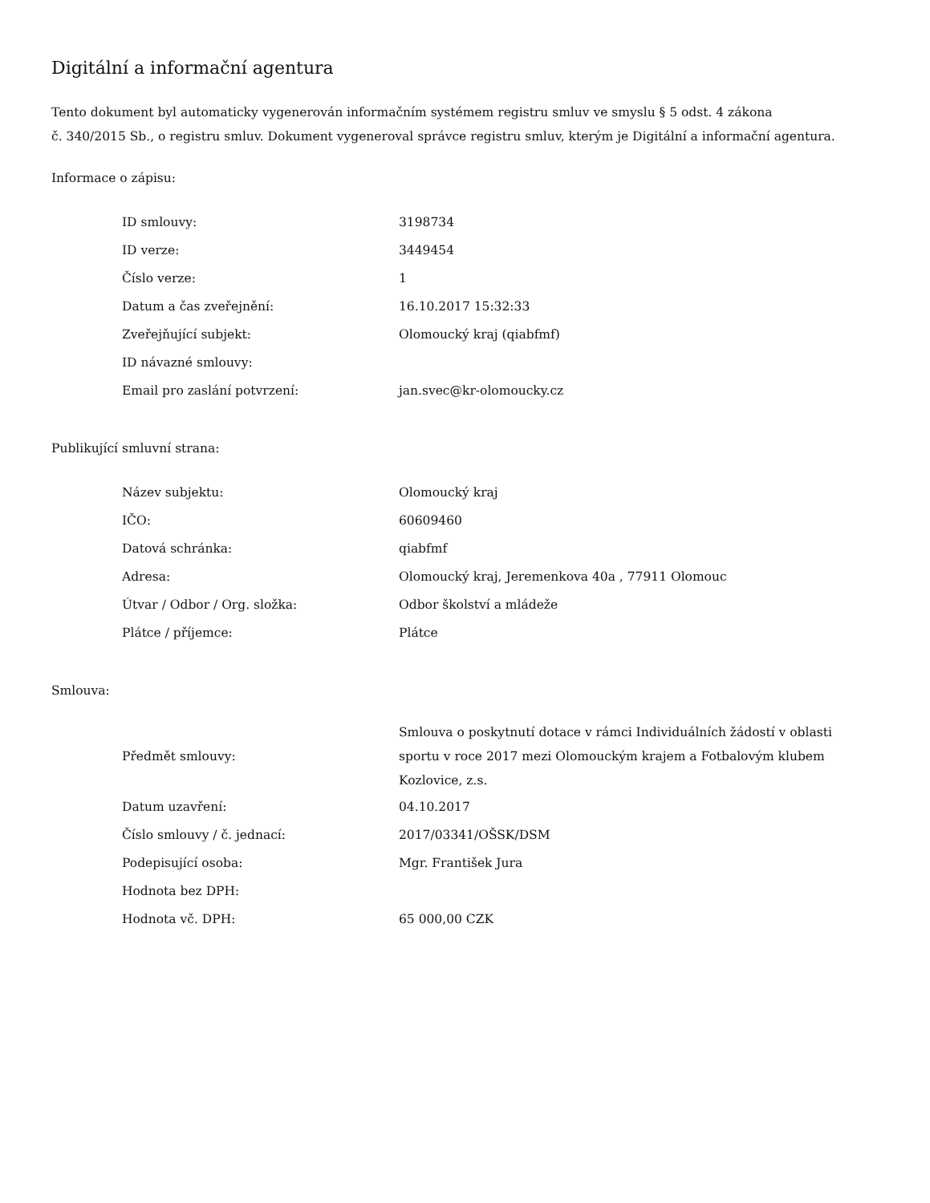Digitální a informační agentura
Tento dokument byl automaticky vygenerován informačním systémem registru smluv ve smyslu § 5 odst. 4 zákona
č. 340/2015 Sb., o registru smluv. Dokument vygeneroval správce registru smluv, kterým je Digitální a informační agentura.
Informace o zápisu:
| ID smlouvy: | 3198734 |
| ID verze: | 3449454 |
| Číslo verze: | 1 |
| Datum a čas zveřejnění: | 16.10.2017 15:32:33 |
| Zveřejňující subjekt: | Olomoucký kraj (qiabfmf) |
| ID návazné smlouvy: | |
| Email pro zaslání potvrzení: | jan.svec@kr-olomoucky.cz |
Publikující smluvní strana:
| Název subjektu: | Olomoucký kraj |
| IČO: | 60609460 |
| Datová schránka: | qiabfmf |
| Adresa: | Olomoucký kraj, Jeremenkova 40a , 77911 Olomouc |
| Útvar / Odbor / Org. složka: | Odbor školství a mládeže |
| Plátce / příjemce: | Plátce |
Smlouva:
| Předmět smlouvy: | Smlouva o poskytnutí dotace v rámci Individuálních žádostí v oblasti sportu v roce 2017 mezi Olomouckým krajem a Fotbalovým klubem Kozlovice, z.s. |
| Datum uzavření: | 04.10.2017 |
| Číslo smlouvy / č. jednací: | 2017/03341/OŠSK/DSM |
| Podepisující osoba: | Mgr. František Jura |
| Hodnota bez DPH: | |
| Hodnota vč. DPH: | 65 000,00 CZK |